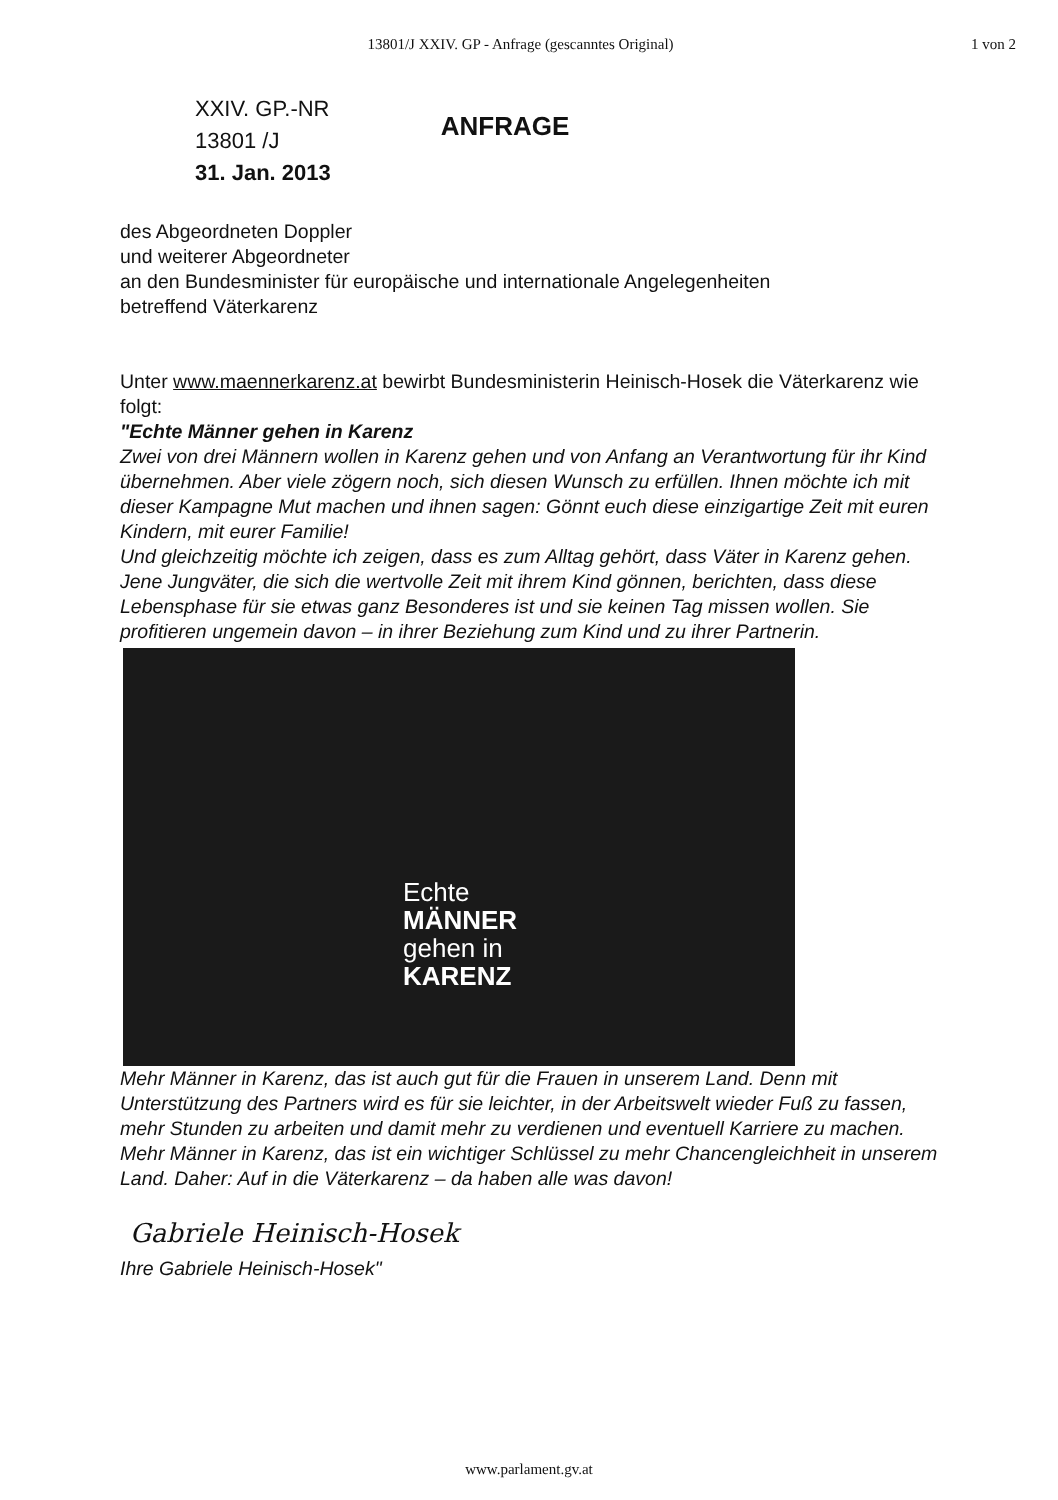13801/J XXIV. GP - Anfrage (gescanntes Original) 1 von 2
XXIV. GP.-NR
13801 /J
31. Jan. 2013
ANFRAGE
des Abgeordneten Doppler
und weiterer Abgeordneter
an den Bundesminister für europäische und internationale Angelegenheiten
betreffend Väterkarenz
Unter www.maennerkarenz.at bewirbt Bundesministerin Heinisch-Hosek die Väterkarenz wie folgt:
"Echte Männer gehen in Karenz
Zwei von drei Männern wollen in Karenz gehen und von Anfang an Verantwortung für ihr Kind übernehmen. Aber viele zögern noch, sich diesen Wunsch zu erfüllen. Ihnen möchte ich mit dieser Kampagne Mut machen und ihnen sagen: Gönnt euch diese einzigartige Zeit mit euren Kindern, mit eurer Familie!
Und gleichzeitig möchte ich zeigen, dass es zum Alltag gehört, dass Väter in Karenz gehen. Jene Jungväter, die sich die wertvolle Zeit mit ihrem Kind gönnen, berichten, dass diese Lebensphase für sie etwas ganz Besonderes ist und sie keinen Tag missen wollen. Sie profitieren ungemein davon – in ihrer Beziehung zum Kind und zu ihrer Partnerin.
Echte
MÄNNER
gehen in
KARENZ
Mehr Männer in Karenz, das ist auch gut für die Frauen in unserem Land. Denn mit Unterstützung des Partners wird es für sie leichter, in der Arbeitswelt wieder Fuß zu fassen, mehr Stunden zu arbeiten und damit mehr zu verdienen und eventuell Karriere zu machen.
Mehr Männer in Karenz, das ist ein wichtiger Schlüssel zu mehr Chancengleichheit in unserem Land. Daher: Auf in die Väterkarenz – da haben alle was davon!
Gabriele Heinisch-Hosek
Ihre Gabriele Heinisch-Hosek"
www.parlament.gv.at